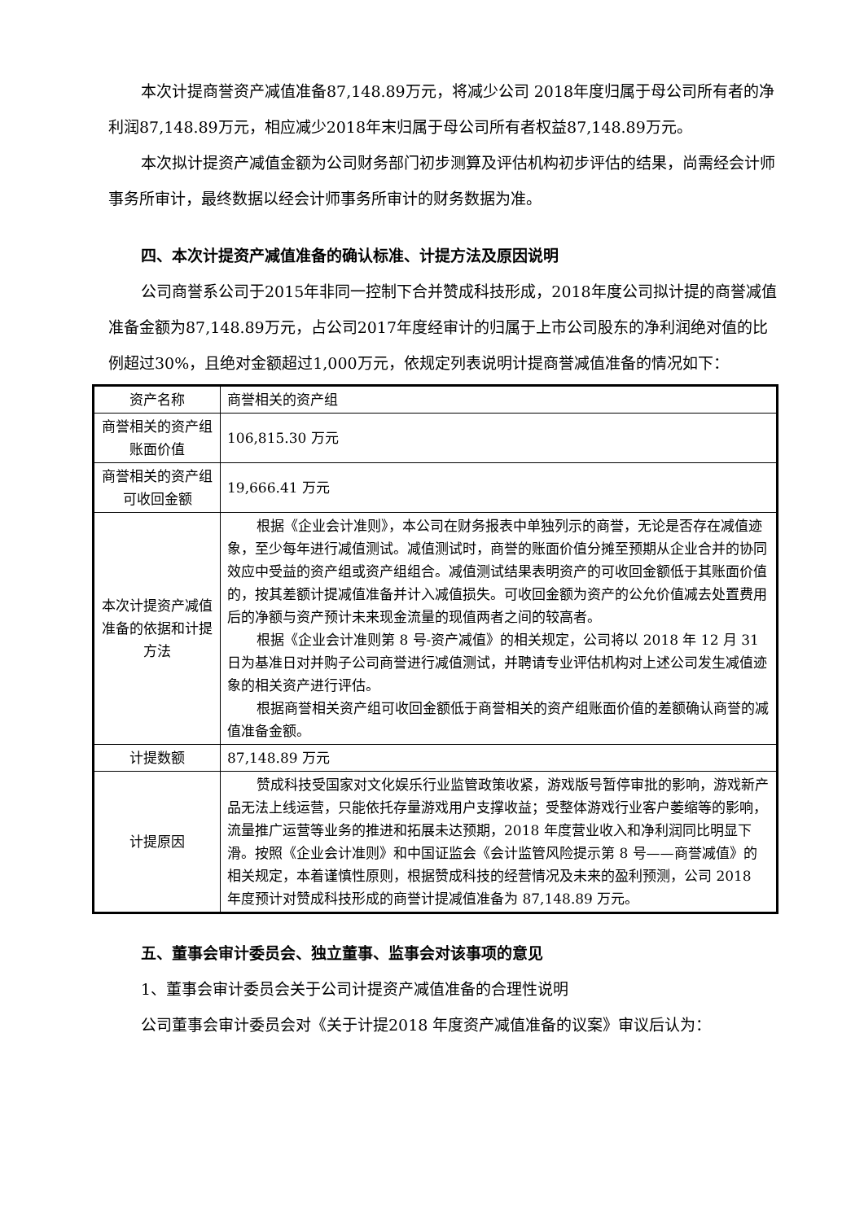本次计提商誉资产减值准备87,148.89万元，将减少公司 2018年度归属于母公司所有者的净利润87,148.89万元，相应减少2018年末归属于母公司所有者权益87,148.89万元。
本次拟计提资产减值金额为公司财务部门初步测算及评估机构初步评估的结果，尚需经会计师事务所审计，最终数据以经会计师事务所审计的财务数据为准。
四、本次计提资产减值准备的确认标准、计提方法及原因说明
公司商誉系公司于2015年非同一控制下合并赞成科技形成，2018年度公司拟计提的商誉减值准备金额为87,148.89万元，占公司2017年度经审计的归属于上市公司股东的净利润绝对值的比例超过30%，且绝对金额超过1,000万元，依规定列表说明计提商誉减值准备的情况如下：
| 资产名称 | 商誉相关的资产组 |
| 商誉相关的资产组账面价值 | 106,815.30 万元 |
| 商誉相关的资产组可收回金额 | 19,666.41 万元 |
| 本次计提资产减值准备的依据和计提方法 | 根据《企业会计准则》，本公司在财务报表中单独列示的商誉，无论是否存在减值迹象，至少每年进行减值测试。减值测试时，商誉的账面价值分摊至预期从企业合并的协同效应中受益的资产组或资产组组合。减值测试结果表明资产的可收回金额低于其账面价值的，按其差额计提减值准备并计入减值损失。可收回金额为资产的公允价值减去处置费用后的净额与资产预计未来现金流量的现值两者之间的较高者。 根据《企业会计准则第 8 号-资产减值》的相关规定，公司将以 2018 年 12 月 31 日为基准日对并购子公司商誉进行减值测试，并聘请专业评估机构对上述公司发生减值迹象的相关资产进行评估。 根据商誉相关资产组可收回金额低于商誉相关的资产组账面价值的差额确认商誉的减值准备金额。 |
| 计提数额 | 87,148.89 万元 |
| 计提原因 | 赞成科技受国家对文化娱乐行业监管政策收紧，游戏版号暂停审批的影响，游戏新产品无法上线运营，只能依托存量游戏用户支撑收益；受整体游戏行业客户萎缩等的影响，流量推广运营等业务的推进和拓展未达预期，2018 年度营业收入和净利润同比明显下滑。按照《企业会计准则》和中国证监会《会计监管风险提示第 8 号——商誉减值》的相关规定，本着谨慎性原则，根据赞成科技的经营情况及未来的盈利预测，公司 2018 年度预计对赞成科技形成的商誉计提减值准备为 87,148.89 万元。 |
五、董事会审计委员会、独立董事、监事会对该事项的意见
1、董事会审计委员会关于公司计提资产减值准备的合理性说明
公司董事会审计委员会对《关于计提2018 年度资产减值准备的议案》审议后认为：